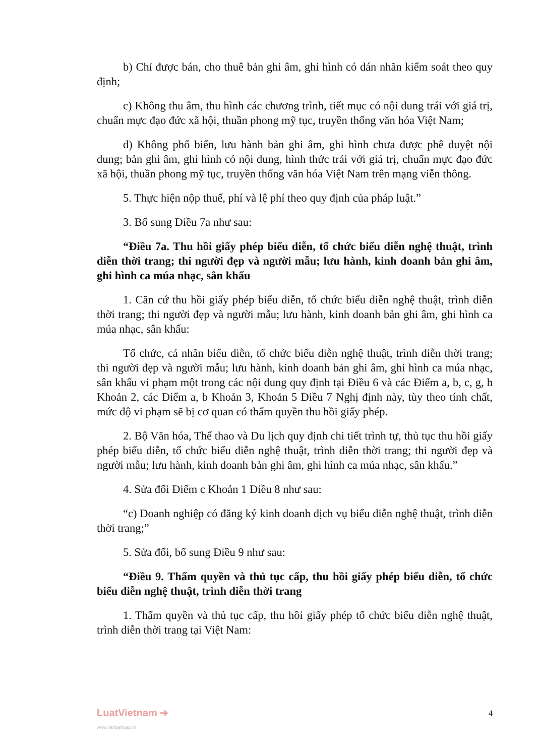b) Chỉ được bán, cho thuê bản ghi âm, ghi hình có dán nhãn kiểm soát theo quy định;
c) Không thu âm, thu hình các chương trình, tiết mục có nội dung trái với giá trị, chuẩn mực đạo đức xã hội, thuần phong mỹ tục, truyền thống văn hóa Việt Nam;
d) Không phổ biến, lưu hành bản ghi âm, ghi hình chưa được phê duyệt nội dung; bản ghi âm, ghi hình có nội dung, hình thức trái với giá trị, chuẩn mực đạo đức xã hội, thuần phong mỹ tục, truyền thống văn hóa Việt Nam trên mạng viễn thông.
5. Thực hiện nộp thuế, phí và lệ phí theo quy định của pháp luật.”
3. Bổ sung Điều 7a như sau:
“Điều 7a. Thu hồi giấy phép biểu diễn, tổ chức biểu diễn nghệ thuật, trình diễn thời trang; thi người đẹp và người mẫu; lưu hành, kinh doanh bản ghi âm, ghi hình ca múa nhạc, sân khấu
1. Căn cứ thu hồi giấy phép biểu diễn, tổ chức biểu diễn nghệ thuật, trình diễn thời trang; thi người đẹp và người mẫu; lưu hành, kinh doanh bản ghi âm, ghi hình ca múa nhạc, sân khấu:
Tổ chức, cá nhân biểu diễn, tổ chức biểu diễn nghệ thuật, trình diễn thời trang; thi người đẹp và người mẫu; lưu hành, kinh doanh bản ghi âm, ghi hình ca múa nhạc, sân khấu vi phạm một trong các nội dung quy định tại Điều 6 và các Điểm a, b, c, g, h Khoản 2, các Điểm a, b Khoản 3, Khoản 5 Điều 7 Nghị định này, tùy theo tính chất, mức độ vi phạm sẽ bị cơ quan có thẩm quyền thu hồi giấy phép.
2. Bộ Văn hóa, Thể thao và Du lịch quy định chi tiết trình tự, thủ tục thu hồi giấy phép biểu diễn, tổ chức biểu diễn nghệ thuật, trình diễn thời trang; thi người đẹp và người mẫu; lưu hành, kinh doanh bản ghi âm, ghi hình ca múa nhạc, sân khấu.”
4. Sửa đổi Điểm c Khoản 1 Điều 8 như sau:
“c) Doanh nghiệp có đăng ký kinh doanh dịch vụ biểu diễn nghệ thuật, trình diễn thời trang;”
5. Sửa đổi, bổ sung Điều 9 như sau:
“Điều 9. Thẩm quyền và thủ tục cấp, thu hồi giấy phép biểu diễn, tổ chức biểu diễn nghệ thuật, trình diễn thời trang
1. Thẩm quyền và thủ tục cấp, thu hồi giấy phép tổ chức biểu diễn nghệ thuật, trình diễn thời trang tại Việt Nam:
LuatVietnam ➔
www.vanbanluat.vn
4